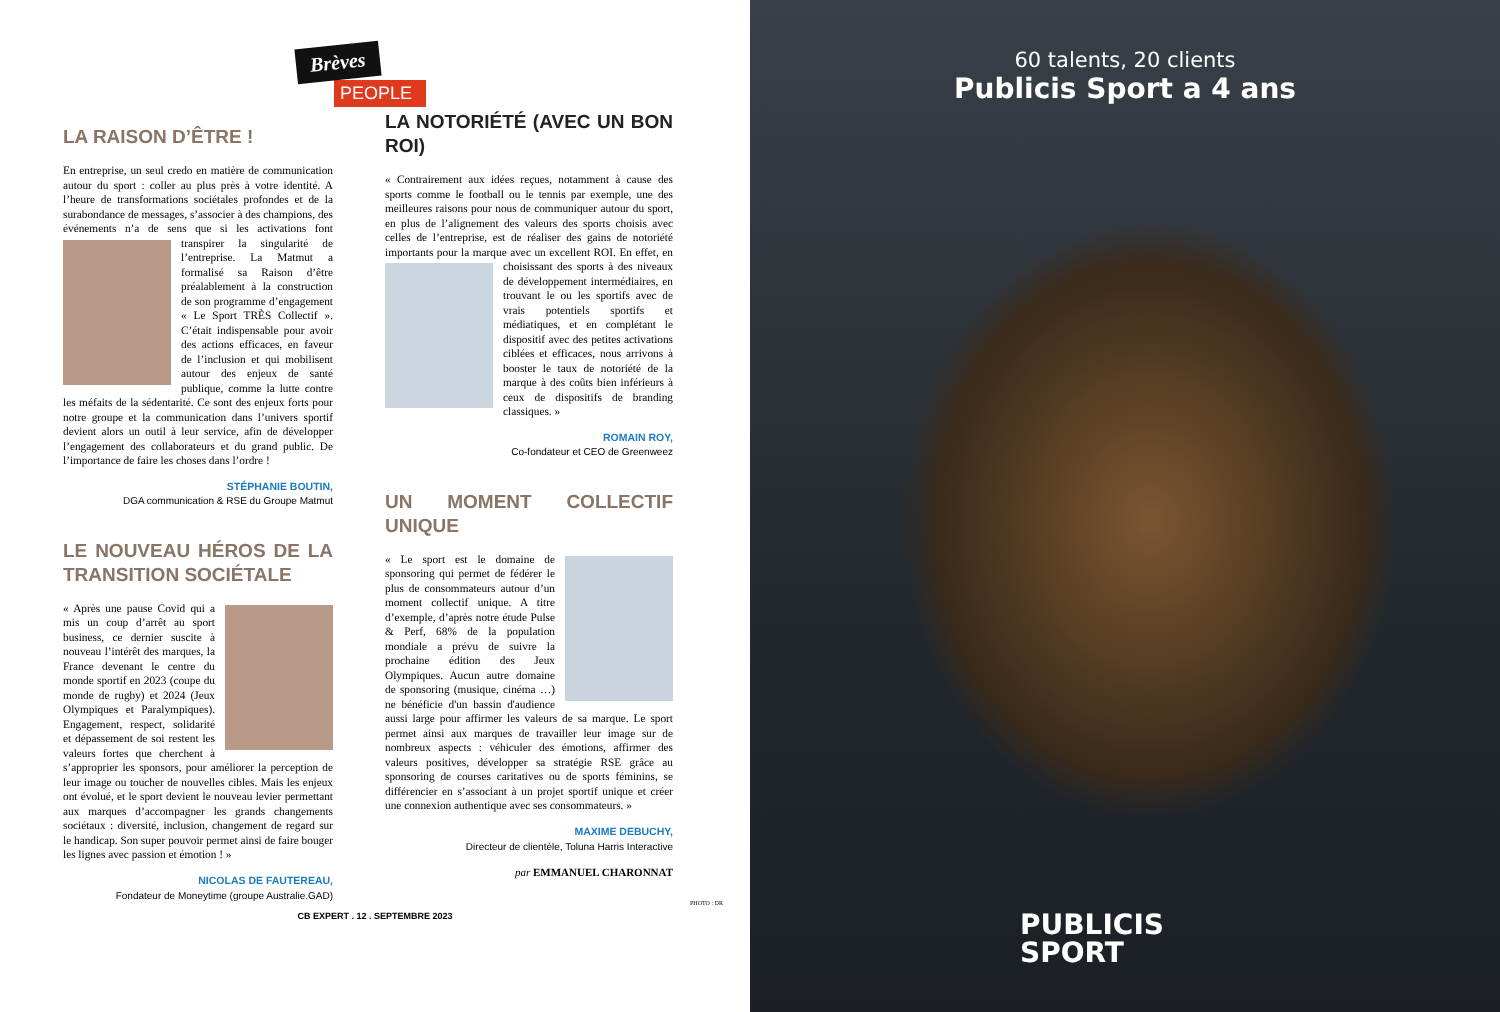Brèves
PEOPLE
LA RAISON D’ÊTRE !
En entreprise, un seul credo en matière de communication autour du sport : coller au plus près à votre identité. A l’heure de transformations sociétales profondes et de la surabondance de messages, s’associer à des champions, des événements n’a de sens que si les activations font transpirer la singularité de l’entreprise. La Matmut a formalisé sa Raison d’être préalablement à la construction de son programme d’engagement « Le Sport TRÈS Collectif ». C’était indispensable pour avoir des actions efficaces, en faveur de l’inclusion et qui mobilisent autour des enjeux de santé publique, comme la lutte contre les méfaits de la sédentarité. Ce sont des enjeux forts pour notre groupe et la communication dans l’univers sportif devient alors un outil à leur service, afin de développer l’engagement des collaborateurs et du grand public. De l’importance de faire les choses dans l’ordre !
STÉPHANIE BOUTIN,
DGA communication & RSE du Groupe Matmut
LE NOUVEAU HÉROS DE LA TRANSITION SOCIÉTALE
« Après une pause Covid qui a mis un coup d’arrêt au sport business, ce dernier suscite à nouveau l’intérêt des marques, la France devenant le centre du monde sportif en 2023 (coupe du monde de rugby) et 2024 (Jeux Olympiques et Paralympiques). Engagement, respect, solidarité et dépassement de soi restent les valeurs fortes que cherchent à s’approprier les sponsors, pour améliorer la perception de leur image ou toucher de nouvelles cibles. Mais les enjeux ont évolué, et le sport devient le nouveau levier permettant aux marques d’accompagner les grands changements sociétaux : diversité, inclusion, changement de regard sur le handicap. Son super pouvoir permet ainsi de faire bouger les lignes avec passion et émotion ! »
NICOLAS DE FAUTEREAU,
Fondateur de Moneytime (groupe Australie.GAD)
LA NOTORIÉTÉ (AVEC UN BON ROI)
« Contrairement aux idées reçues, notamment à cause des sports comme le football ou le tennis par exemple, une des meilleures raisons pour nous de communiquer autour du sport, en plus de l’alignement des valeurs des sports choisis avec celles de l’entreprise, est de réaliser des gains de notoriété importants pour la marque avec un excellent ROI. En effet, en choisissant des sports à des niveaux de développement intermédiaires, en trouvant le ou les sportifs avec de vrais potentiels sportifs et médiatiques, et en complétant le dispositif avec des petites activations ciblées et efficaces, nous arrivons à booster le taux de notoriété de la marque à des coûts bien inférieurs à ceux de dispositifs de branding classiques. »
ROMAIN ROY,
Co-fondateur et CEO de Greenweez
UN MOMENT COLLECTIF UNIQUE
« Le sport est le domaine de sponsoring qui permet de fédérer le plus de consommateurs autour d’un moment collectif unique. A titre d’exemple, d’après notre étude Pulse & Perf, 68% de la population mondiale a prévu de suivre la prochaine édition des Jeux Olympiques. Aucun autre domaine de sponsoring (musique, cinéma …) ne bénéficie d'un bassin d'audience aussi large pour affirmer les valeurs de sa marque. Le sport permet ainsi aux marques de travailler leur image sur de nombreux aspects : véhiculer des émotions, affirmer des valeurs positives, développer sa stratégie RSE grâce au sponsoring de courses caritatives ou de sports féminins, se différencier en s’associant à un projet sportif unique et créer une connexion authentique avec ses consommateurs. »
MAXIME DEBUCHY,
Directeur de clientèle, Toluna Harris Interactive
par EMMANUEL CHARONNAT
PHOTO : DR
CB EXPERT . 12 . SEPTEMBRE 2023
60 talents, 20 clients
Publicis Sport a 4 ans
PUBLICIS
SPORT